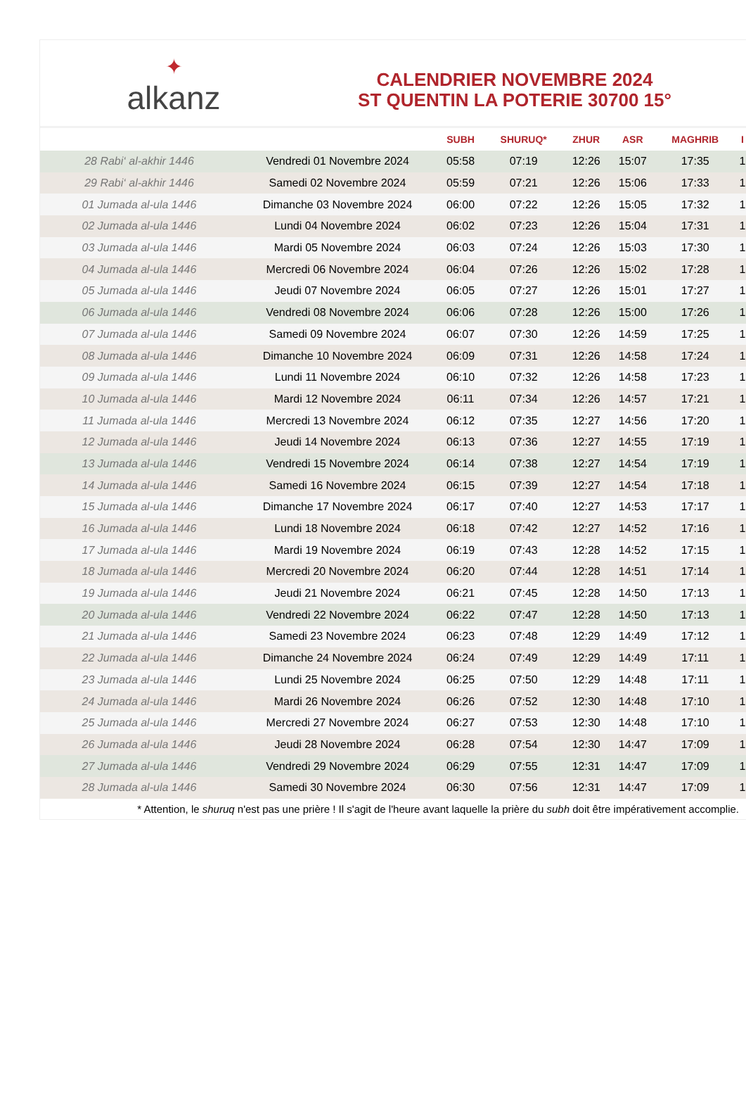✦
alkanz
CALENDRIER NOVEMBRE 2024
ST QUENTIN LA POTERIE 30700 15°
| | | SUBH | SHURUQ* | ZHUR | ASR | MAGHRIB | I |
| --- | --- | --- | --- | --- | --- | --- | --- |
| 28 Rabi‘ al-akhir 1446 | Vendredi 01 Novembre 2024 | 05:58 | 07:19 | 12:26 | 15:07 | 17:35 | 1 |
| 29 Rabi‘ al-akhir 1446 | Samedi 02 Novembre 2024 | 05:59 | 07:21 | 12:26 | 15:06 | 17:33 | 1 |
| 01 Jumada al-ula 1446 | Dimanche 03 Novembre 2024 | 06:00 | 07:22 | 12:26 | 15:05 | 17:32 | 1 |
| 02 Jumada al-ula 1446 | Lundi 04 Novembre 2024 | 06:02 | 07:23 | 12:26 | 15:04 | 17:31 | 1 |
| 03 Jumada al-ula 1446 | Mardi 05 Novembre 2024 | 06:03 | 07:24 | 12:26 | 15:03 | 17:30 | 1 |
| 04 Jumada al-ula 1446 | Mercredi 06 Novembre 2024 | 06:04 | 07:26 | 12:26 | 15:02 | 17:28 | 1 |
| 05 Jumada al-ula 1446 | Jeudi 07 Novembre 2024 | 06:05 | 07:27 | 12:26 | 15:01 | 17:27 | 1 |
| 06 Jumada al-ula 1446 | Vendredi 08 Novembre 2024 | 06:06 | 07:28 | 12:26 | 15:00 | 17:26 | 1 |
| 07 Jumada al-ula 1446 | Samedi 09 Novembre 2024 | 06:07 | 07:30 | 12:26 | 14:59 | 17:25 | 1 |
| 08 Jumada al-ula 1446 | Dimanche 10 Novembre 2024 | 06:09 | 07:31 | 12:26 | 14:58 | 17:24 | 1 |
| 09 Jumada al-ula 1446 | Lundi 11 Novembre 2024 | 06:10 | 07:32 | 12:26 | 14:58 | 17:23 | 1 |
| 10 Jumada al-ula 1446 | Mardi 12 Novembre 2024 | 06:11 | 07:34 | 12:26 | 14:57 | 17:21 | 1 |
| 11 Jumada al-ula 1446 | Mercredi 13 Novembre 2024 | 06:12 | 07:35 | 12:27 | 14:56 | 17:20 | 1 |
| 12 Jumada al-ula 1446 | Jeudi 14 Novembre 2024 | 06:13 | 07:36 | 12:27 | 14:55 | 17:19 | 1 |
| 13 Jumada al-ula 1446 | Vendredi 15 Novembre 2024 | 06:14 | 07:38 | 12:27 | 14:54 | 17:19 | 1 |
| 14 Jumada al-ula 1446 | Samedi 16 Novembre 2024 | 06:15 | 07:39 | 12:27 | 14:54 | 17:18 | 1 |
| 15 Jumada al-ula 1446 | Dimanche 17 Novembre 2024 | 06:17 | 07:40 | 12:27 | 14:53 | 17:17 | 1 |
| 16 Jumada al-ula 1446 | Lundi 18 Novembre 2024 | 06:18 | 07:42 | 12:27 | 14:52 | 17:16 | 1 |
| 17 Jumada al-ula 1446 | Mardi 19 Novembre 2024 | 06:19 | 07:43 | 12:28 | 14:52 | 17:15 | 1 |
| 18 Jumada al-ula 1446 | Mercredi 20 Novembre 2024 | 06:20 | 07:44 | 12:28 | 14:51 | 17:14 | 1 |
| 19 Jumada al-ula 1446 | Jeudi 21 Novembre 2024 | 06:21 | 07:45 | 12:28 | 14:50 | 17:13 | 1 |
| 20 Jumada al-ula 1446 | Vendredi 22 Novembre 2024 | 06:22 | 07:47 | 12:28 | 14:50 | 17:13 | 1 |
| 21 Jumada al-ula 1446 | Samedi 23 Novembre 2024 | 06:23 | 07:48 | 12:29 | 14:49 | 17:12 | 1 |
| 22 Jumada al-ula 1446 | Dimanche 24 Novembre 2024 | 06:24 | 07:49 | 12:29 | 14:49 | 17:11 | 1 |
| 23 Jumada al-ula 1446 | Lundi 25 Novembre 2024 | 06:25 | 07:50 | 12:29 | 14:48 | 17:11 | 1 |
| 24 Jumada al-ula 1446 | Mardi 26 Novembre 2024 | 06:26 | 07:52 | 12:30 | 14:48 | 17:10 | 1 |
| 25 Jumada al-ula 1446 | Mercredi 27 Novembre 2024 | 06:27 | 07:53 | 12:30 | 14:48 | 17:10 | 1 |
| 26 Jumada al-ula 1446 | Jeudi 28 Novembre 2024 | 06:28 | 07:54 | 12:30 | 14:47 | 17:09 | 1 |
| 27 Jumada al-ula 1446 | Vendredi 29 Novembre 2024 | 06:29 | 07:55 | 12:31 | 14:47 | 17:09 | 1 |
| 28 Jumada al-ula 1446 | Samedi 30 Novembre 2024 | 06:30 | 07:56 | 12:31 | 14:47 | 17:09 | 1 |
* Attention, le shuruq n'est pas une prière ! Il s'agit de l'heure avant laquelle la prière du subh doit être impérativement accomplie.